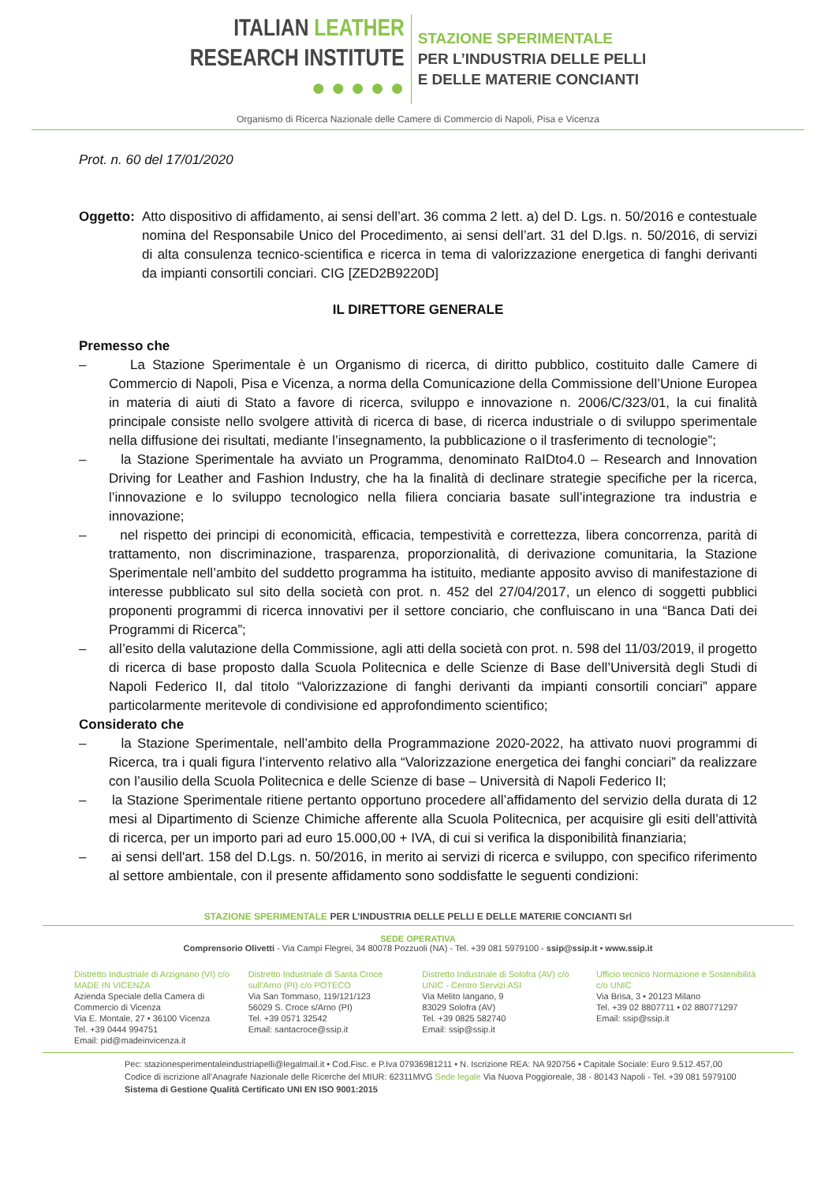ITALIAN LEATHER
RESEARCH INSTITUTE
● ● ● ● ●
STAZIONE SPERIMENTALE
PER L’INDUSTRIA DELLE PELLI
E DELLE MATERIE CONCIANTI
Organismo di Ricerca Nazionale delle Camere di Commercio di Napoli, Pisa e Vicenza
Prot. n. 60 del 17/01/2020
Oggetto:
Atto dispositivo di affidamento, ai sensi dell’art. 36 comma 2 lett. a) del D. Lgs. n. 50/2016 e contestuale nomina del Responsabile Unico del Procedimento, ai sensi dell’art. 31 del D.lgs. n. 50/2016, di servizi di alta consulenza tecnico-scientifica e ricerca in tema di valorizzazione energetica di fanghi derivanti da impianti consortili conciari. CIG [ZED2B9220D]
IL DIRETTORE GENERALE
Premesso che
– La Stazione Sperimentale è un Organismo di ricerca, di diritto pubblico, costituito dalle Camere di Commercio di Napoli, Pisa e Vicenza, a norma della Comunicazione della Commissione dell’Unione Europea in materia di aiuti di Stato a favore di ricerca, sviluppo e innovazione n. 2006/C/323/01, la cui finalità principale consiste nello svolgere attività di ricerca di base, di ricerca industriale o di sviluppo sperimentale nella diffusione dei risultati, mediante l’insegnamento, la pubblicazione o il trasferimento di tecnologie”;
– la Stazione Sperimentale ha avviato un Programma, denominato RaIDto4.0 – Research and Innovation Driving for Leather and Fashion Industry, che ha la finalità di declinare strategie specifiche per la ricerca, l’innovazione e lo sviluppo tecnologico nella filiera conciaria basate sull’integrazione tra industria e innovazione;
– nel rispetto dei principi di economicità, efficacia, tempestività e correttezza, libera concorrenza, parità di trattamento, non discriminazione, trasparenza, proporzionalità, di derivazione comunitaria, la Stazione Sperimentale nell’ambito del suddetto programma ha istituito, mediante apposito avviso di manifestazione di interesse pubblicato sul sito della società con prot. n. 452 del 27/04/2017, un elenco di soggetti pubblici proponenti programmi di ricerca innovativi per il settore conciario, che confluiscano in una “Banca Dati dei Programmi di Ricerca”;
– all’esito della valutazione della Commissione, agli atti della società con prot. n. 598 del 11/03/2019, il progetto di ricerca di base proposto dalla Scuola Politecnica e delle Scienze di Base dell’Università degli Studi di Napoli Federico II, dal titolo “Valorizzazione di fanghi derivanti da impianti consortili conciari” appare particolarmente meritevole di condivisione ed approfondimento scientifico;
Considerato che
– la Stazione Sperimentale, nell’ambito della Programmazione 2020-2022, ha attivato nuovi programmi di Ricerca, tra i quali figura l’intervento relativo alla “Valorizzazione energetica dei fanghi conciari” da realizzare con l’ausilio della Scuola Politecnica e delle Scienze di base – Università di Napoli Federico II;
– la Stazione Sperimentale ritiene pertanto opportuno procedere all’affidamento del servizio della durata di 12 mesi al Dipartimento di Scienze Chimiche afferente alla Scuola Politecnica, per acquisire gli esiti dell’attività di ricerca, per un importo pari ad euro 15.000,00 + IVA, di cui si verifica la disponibilità finanziaria;
– ai sensi dell'art. 158 del D.Lgs. n. 50/2016, in merito ai servizi di ricerca e sviluppo, con specifico riferimento al settore ambientale, con il presente affidamento sono soddisfatte le seguenti condizioni:
STAZIONE SPERIMENTALE PER L’INDUSTRIA DELLE PELLI E DELLE MATERIE CONCIANTI Srl
SEDE OPERATIVA
Comprensorio Olivetti - Via Campi Flegrei, 34 80078 Pozzuoli (NA) - Tel. +39 081 5979100 - ssip@ssip.it • www.ssip.it
Distretto Industriale di Arzignano (VI) c/o MADE IN VICENZA
Azienda Speciale della Camera di Commercio di Vicenza
Via E. Montale, 27 • 36100 Vicenza
Tel. +39 0444 994751
Email: pid@madeinvicenza.it
Distretto Industriale di Santa Croce sull’Arno (PI) c/o POTECO
Via San Tommaso, 119/121/123
56029 S. Croce s/Arno (PI)
Tel. +39 0571 32542
Email: santacroce@ssip.it
Distretto Industriale di Solofra (AV) c/o UNIC - Centro Servizi ASI
Via Melito Iangano, 9
83029 Solofra (AV)
Tel. +39 0825 582740
Email: ssip@ssip.it
Ufficio tecnico Normazione e Sostenibilità c/o UNIC
Via Brisa, 3 • 20123 Milano
Tel. +39 02 8807711 • 02 880771297
Email: ssip@ssip.it
Pec: stazionesperimentaleindustriapelli@legalmail.it • Cod.Fisc. e P.Iva 07936981211 • N. Iscrizione REA: NA 920756 • Capitale Sociale: Euro 9.512.457,00
Codice di iscrizione all’Anagrafe Nazionale delle Ricerche del MIUR: 62311MVG Sede legale Via Nuova Poggioreale, 38 - 80143 Napoli - Tel. +39 081 5979100
Sistema di Gestione Qualità Certificato UNI EN ISO 9001:2015